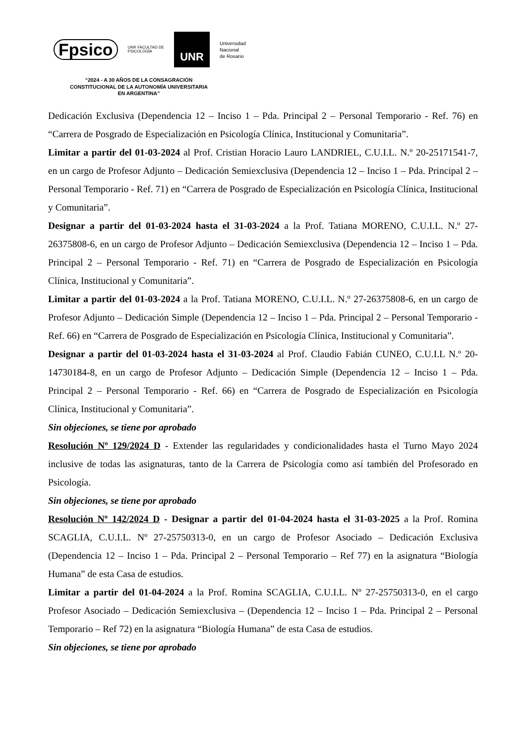Fpsico
UNR FACULTAD DE
PSICOLOGÍA
UNR
Universidad
Nacional
de Rosario
“2024 - A 30 AÑOS DE LA CONSAGRACIÓN CONSTITUCIONAL DE LA AUTONOMÍA UNIVERSITARIA EN ARGENTINA”
Dedicación Exclusiva (Dependencia 12 – Inciso 1 – Pda. Principal 2 – Personal Temporario - Ref. 76) en “Carrera de Posgrado de Especialización en Psicología Clínica, Institucional y Comunitaria”.
Limitar a partir del 01-03-2024 al Prof. Cristian Horacio Lauro LANDRIEL, C.U.I.L. N.º 20-25171541-7, en un cargo de Profesor Adjunto – Dedicación Semiexclusiva (Dependencia 12 – Inciso 1 – Pda. Principal 2 – Personal Temporario - Ref. 71) en “Carrera de Posgrado de Especialización en Psicología Clínica, Institucional y Comunitaria”.
Designar a partir del 01-03-2024 hasta el 31-03-2024 a la Prof. Tatiana MORENO, C.U.I.L. N.º 27-26375808-6, en un cargo de Profesor Adjunto – Dedicación Semiexclusiva (Dependencia 12 – Inciso 1 – Pda. Principal 2 – Personal Temporario - Ref. 71) en “Carrera de Posgrado de Especialización en Psicología Clínica, Institucional y Comunitaria”.
Limitar a partir del 01-03-2024 a la Prof. Tatiana MORENO, C.U.I.L. N.º 27-26375808-6, en un cargo de Profesor Adjunto – Dedicación Simple (Dependencia 12 – Inciso 1 – Pda. Principal 2 – Personal Temporario - Ref. 66) en “Carrera de Posgrado de Especialización en Psicología Clínica, Institucional y Comunitaria”.
Designar a partir del 01-03-2024 hasta el 31-03-2024 al Prof. Claudio Fabián CUNEO, C.U.I.L N.º 20-14730184-8, en un cargo de Profesor Adjunto – Dedicación Simple (Dependencia 12 – Inciso 1 – Pda. Principal 2 – Personal Temporario - Ref. 66) en “Carrera de Posgrado de Especialización en Psicología Clínica, Institucional y Comunitaria”.
Sin objeciones, se tiene por aprobado
Resolución Nº 129/2024 D - Extender las regularidades y condicionalidades hasta el Turno Mayo 2024 inclusive de todas las asignaturas, tanto de la Carrera de Psicología como así también del Profesorado en Psicología.
Sin objeciones, se tiene por aprobado
Resolución Nº 142/2024 D - Designar a partir del 01-04-2024 hasta el 31-03-2025 a la Prof. Romina SCAGLIA, C.U.I.L. Nº 27-25750313-0, en un cargo de Profesor Asociado – Dedicación Exclusiva (Dependencia 12 – Inciso 1 – Pda. Principal 2 – Personal Temporario – Ref 77) en la asignatura “Biología Humana” de esta Casa de estudios.
Limitar a partir del 01-04-2024 a la Prof. Romina SCAGLIA, C.U.I.L. Nº 27-25750313-0, en el cargo Profesor Asociado – Dedicación Semiexclusiva – (Dependencia 12 – Inciso 1 – Pda. Principal 2 – Personal Temporario – Ref 72) en la asignatura “Biología Humana” de esta Casa de estudios.
Sin objeciones, se tiene por aprobado